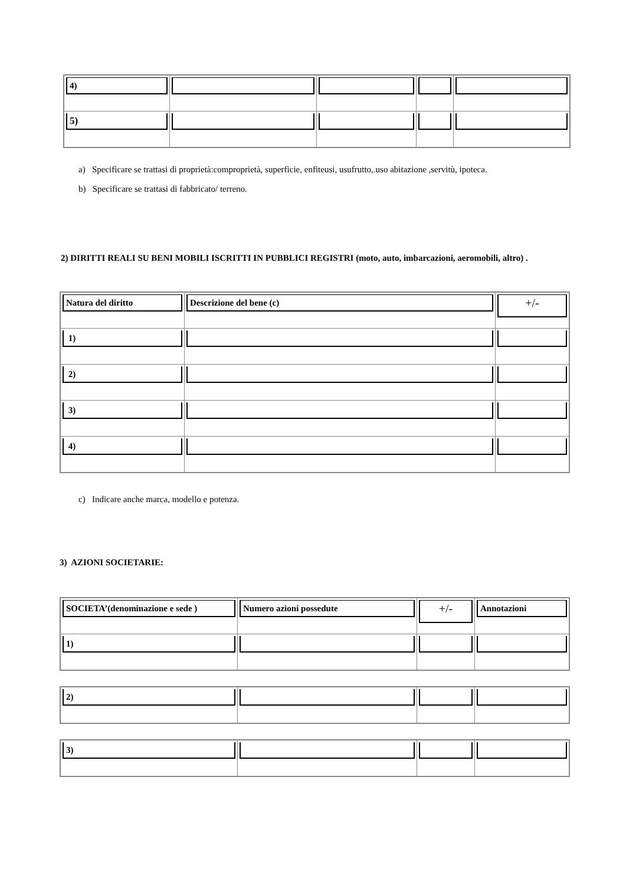| 4) | | | | |
| 5) | | | | |
a) Specificare se trattasi di proprietà:comproprietà, superficie, enfiteusi, usufrutto,.uso abitazione ,servitù, ipoteca.
b) Specificare se trattasi di fabbricato/ terreno.
2) DIRITTI REALI SU BENI MOBILI ISCRITTI IN PUBBLICI REGISTRI (moto, auto, imbarcazioni, aeromobili, altro) .
| Natura del diritto | Descrizione del bene (c) | +/- |
| 1) | | |
| 2) | | |
| 3) | | |
| 4) | | |
c) Indicare anche marca, modello e potenza.
3) AZIONI SOCIETARIE:
| SOCIETA’(denominazione e sede ) | Numero azioni possedute | +/- | Annotazioni |
| 1) | | | |
| 2) | | | |
| 3) | | | |